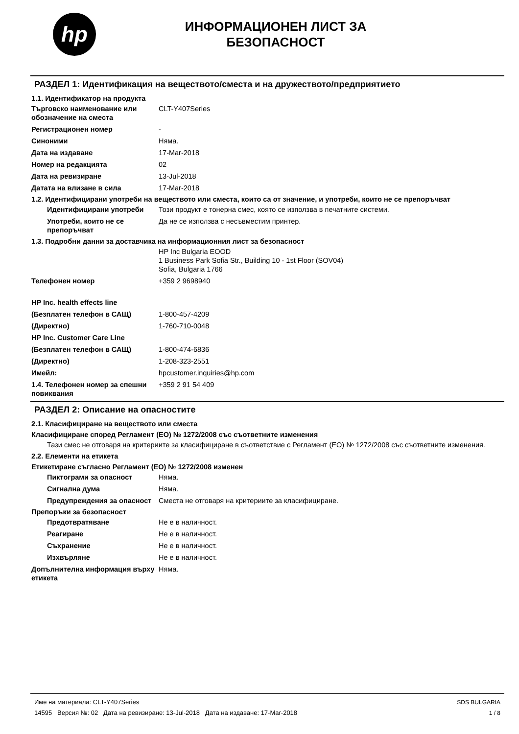hp
ИНФОРМАЦИОНЕН ЛИСТ ЗА
БЕЗОПАСНОСТ
РАЗДЕЛ 1: Идентификация на веществото/сместа и на дружеството/предприятието
1.1. Идентификатор на продукта
Търговско наименование или обозначение на сместа
CLT-Y407Series
Регистрационен номер -
Синоними Няма.
Дата на издаване 17-Mar-2018
Номер на редакцията 02
Дата на ревизиране 13-Jul-2018
Датата на влизане в сила 17-Mar-2018
1.2. Идентифицирани употреби на веществото или сместа, които са от значение, и употреби, които не се препоръчват
Идентифицирани употреби Този продукт е тонерна смес, която се използва в печатните системи.
Употреби, които не се препоръчват
Да не се използва с несъвместим принтер.
1.3. Подробни данни за доставчика на информационния лист за безопасност
HP Inc Bulgaria EOOD
1 Business Park Sofia Str., Building 10 - 1st Floor (SOV04)
Sofia, Bulgaria 1766
Телефонен номер +359 2 9698940
HP Inc. health effects line
(Безплатен телефон в САЩ) 1-800-457-4209
(Директно) 1-760-710-0048
HP Inc. Customer Care Line
(Безплатен телефон в САЩ) 1-800-474-6836
(Директно) 1-208-323-2551
Имейл: hpcustomer.inquiries@hp.com
1.4. Телефонен номер за спешни повиквания
+359 2 91 54 409
РАЗДЕЛ 2: Описание на опасностите
2.1. Класифициране на веществото или сместа
Класифициране според Регламент (ЕО) № 1272/2008 със съответните изменения
Тази смес не отговаря на критериите за класифициране в съответствие с Регламент (ЕО) № 1272/2008 със съответните изменения.
2.2. Елементи на етикета
Етикетиране съгласно Регламент (ЕО) № 1272/2008 изменен
Пиктограми за опасност Няма.
Сигнална дума Няма.
Предупреждения за опасност Сместа не отговаря на критериите за класифициране.
Препоръки за безопасност
Предотвратяване Не е в наличност.
Реагиране Не е в наличност.
Съхранение Не е в наличност.
Изхвърляне Не е в наличност.
Допълнителна информация върху етикета
Няма.
Име на материала: CLT-Y407Series
14595 Версия №: 02 Дата на ревизиране: 13-Jul-2018 Дата на издаване: 17-Mar-2018
SDS BULGARIA
1 / 8